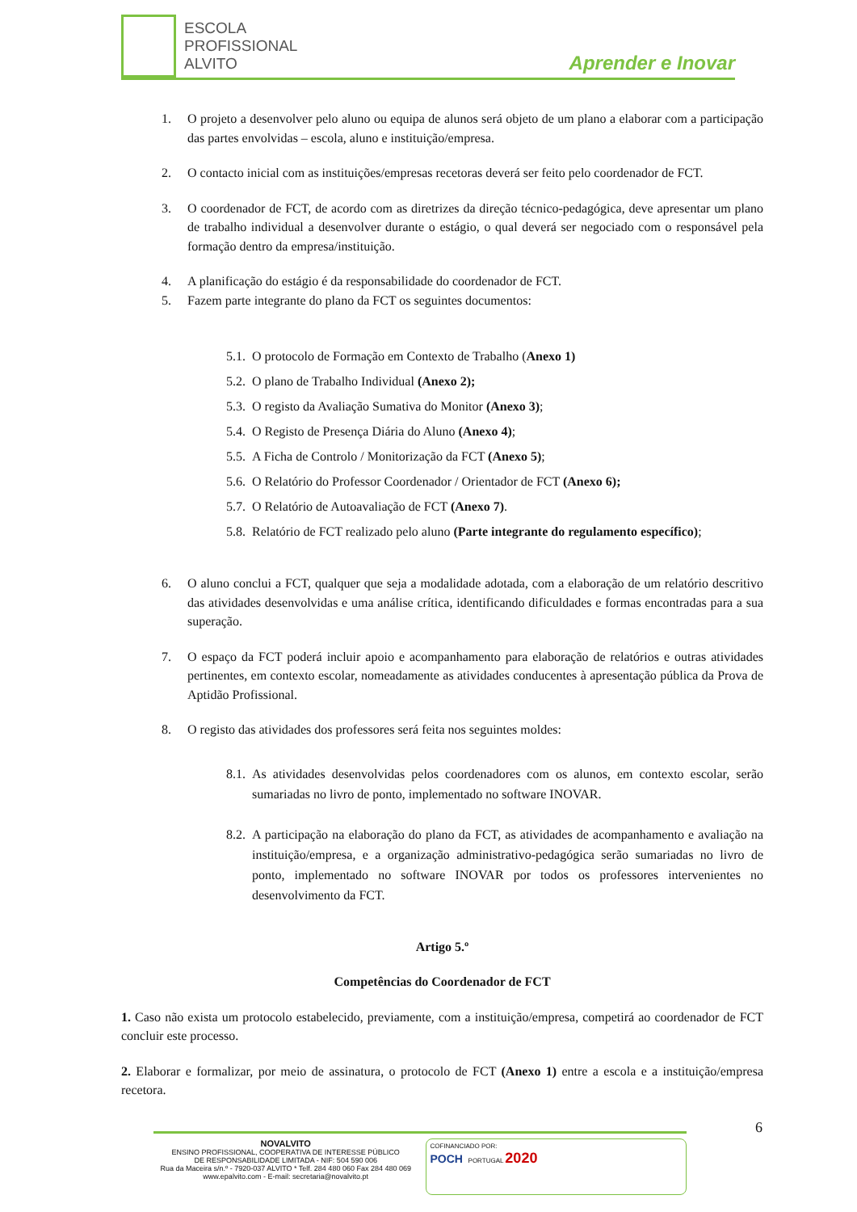ESCOLA
PROFISSIONAL
ALVITO
Aprender e Inovar
1. O projeto a desenvolver pelo aluno ou equipa de alunos será objeto de um plano a elaborar com a participação das partes envolvidas – escola, aluno e instituição/empresa.
2. O contacto inicial com as instituições/empresas recetoras deverá ser feito pelo coordenador de FCT.
3. O coordenador de FCT, de acordo com as diretrizes da direção técnico-pedagógica, deve apresentar um plano de trabalho individual a desenvolver durante o estágio, o qual deverá ser negociado com o responsável pela formação dentro da empresa/instituição.
4. A planificação do estágio é da responsabilidade do coordenador de FCT.
5. Fazem parte integrante do plano da FCT os seguintes documentos:
5.1.
O protocolo de Formação em Contexto de Trabalho (Anexo 1)
5.2.
O plano de Trabalho Individual (Anexo 2);
5.3.
O registo da Avaliação Sumativa do Monitor (Anexo 3);
5.4.
O Registo de Presença Diária do Aluno (Anexo 4);
5.5.
A Ficha de Controlo / Monitorização da FCT (Anexo 5);
5.6.
O Relatório do Professor Coordenador / Orientador de FCT (Anexo 6);
5.7.
O Relatório de Autoavaliação de FCT (Anexo 7).
5.8.
Relatório de FCT realizado pelo aluno (Parte integrante do regulamento específico);
6. O aluno conclui a FCT, qualquer que seja a modalidade adotada, com a elaboração de um relatório descritivo das atividades desenvolvidas e uma análise crítica, identificando dificuldades e formas encontradas para a sua superação.
7. O espaço da FCT poderá incluir apoio e acompanhamento para elaboração de relatórios e outras atividades pertinentes, em contexto escolar, nomeadamente as atividades conducentes à apresentação pública da Prova de Aptidão Profissional.
8. O registo das atividades dos professores será feita nos seguintes moldes:
8.1.
As atividades desenvolvidas pelos coordenadores com os alunos, em contexto escolar, serão sumariadas no livro de ponto, implementado no software INOVAR.
8.2.
A participação na elaboração do plano da FCT, as atividades de acompanhamento e avaliação na instituição/empresa, e a organização administrativo-pedagógica serão sumariadas no livro de ponto, implementado no software INOVAR por todos os professores intervenientes no desenvolvimento da FCT.
Artigo 5.º
Competências do Coordenador de FCT
1. Caso não exista um protocolo estabelecido, previamente, com a instituição/empresa, competirá ao coordenador de FCT concluir este processo.
2. Elaborar e formalizar, por meio de assinatura, o protocolo de FCT (Anexo 1) entre a escola e a instituição/empresa recetora.
6
NOVALVITO
ENSINO PROFISSIONAL, COOPERATIVA DE INTERESSE PÚBLICO
DE RESPONSABILIDADE LIMITADA - NIF: 504 590 006
Rua da Maceira s/n.º - 7920-037 ALVITO * Telf. 284 480 060 Fax 284 480 069
www.epalvito.com - E-mail: secretaria@novalvito.pt
COFINANCIADO POR:
POCH PORTUGAL 2020